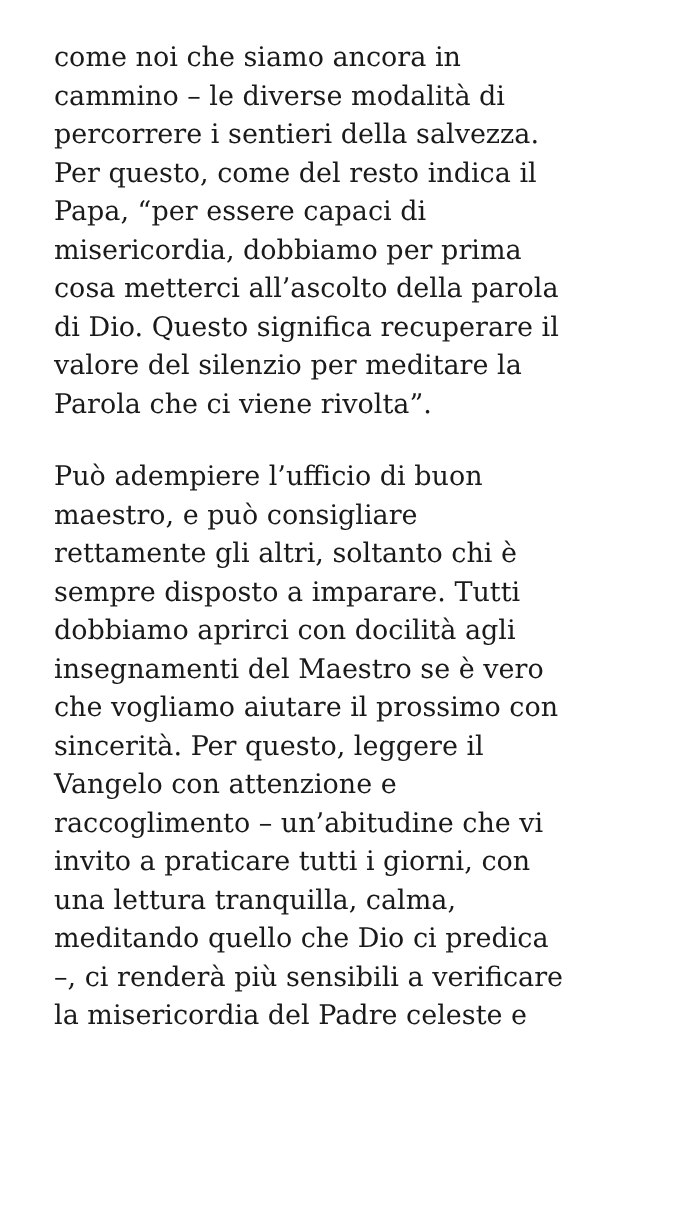come noi che siamo ancora in
cammino – le diverse modalità di
percorrere i sentieri della salvezza.
Per questo, come del resto indica il
Papa, “per essere capaci di
misericordia, dobbiamo per prima
cosa metterci all’ascolto della parola
di Dio. Questo significa recuperare il
valore del silenzio per meditare la
Parola che ci viene rivolta”.
Può adempiere l’ufficio di buon
maestro, e può consigliare
rettamente gli altri, soltanto chi è
sempre disposto a imparare. Tutti
dobbiamo aprirci con docilità agli
insegnamenti del Maestro se è vero
che vogliamo aiutare il prossimo con
sincerità. Per questo, leggere il
Vangelo con attenzione e
raccoglimento – un’abitudine che vi
invito a praticare tutti i giorni, con
una lettura tranquilla, calma,
meditando quello che Dio ci predica
–, ci renderà più sensibili a verificare
la misericordia del Padre celeste e